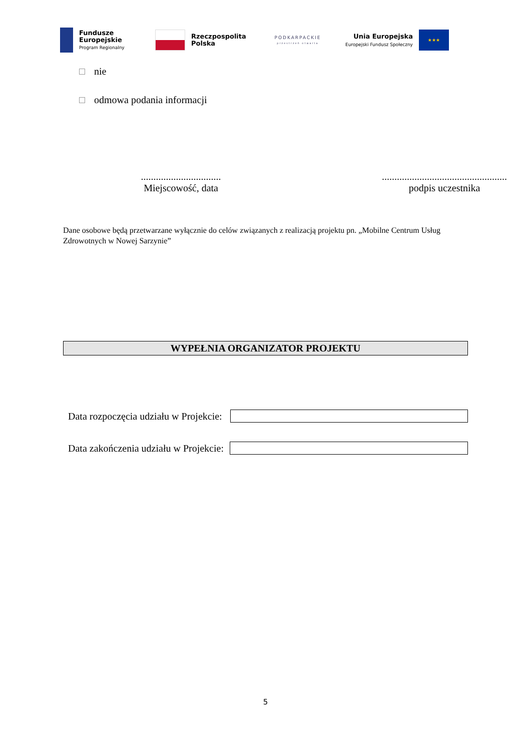Fundusze
Europejskie
Program Regionalny
Rzeczpospolita
Polska
PODKARPACKIE
przestrzeń otwarta
Unia Europejska
Europejski Fundusz Społeczny
★★★
nie
odmowa podania informacji
................................
Miejscowość, data
..................................................
podpis uczestnika
Dane osobowe będą przetwarzane wyłącznie do celów związanych z realizacją projektu pn. „Mobilne Centrum Usług Zdrowotnych w Nowej Sarzynie”
WYPEŁNIA ORGANIZATOR PROJEKTU
Data rozpoczęcia udziału w Projekcie:
Data zakończenia udziału w Projekcie:
5